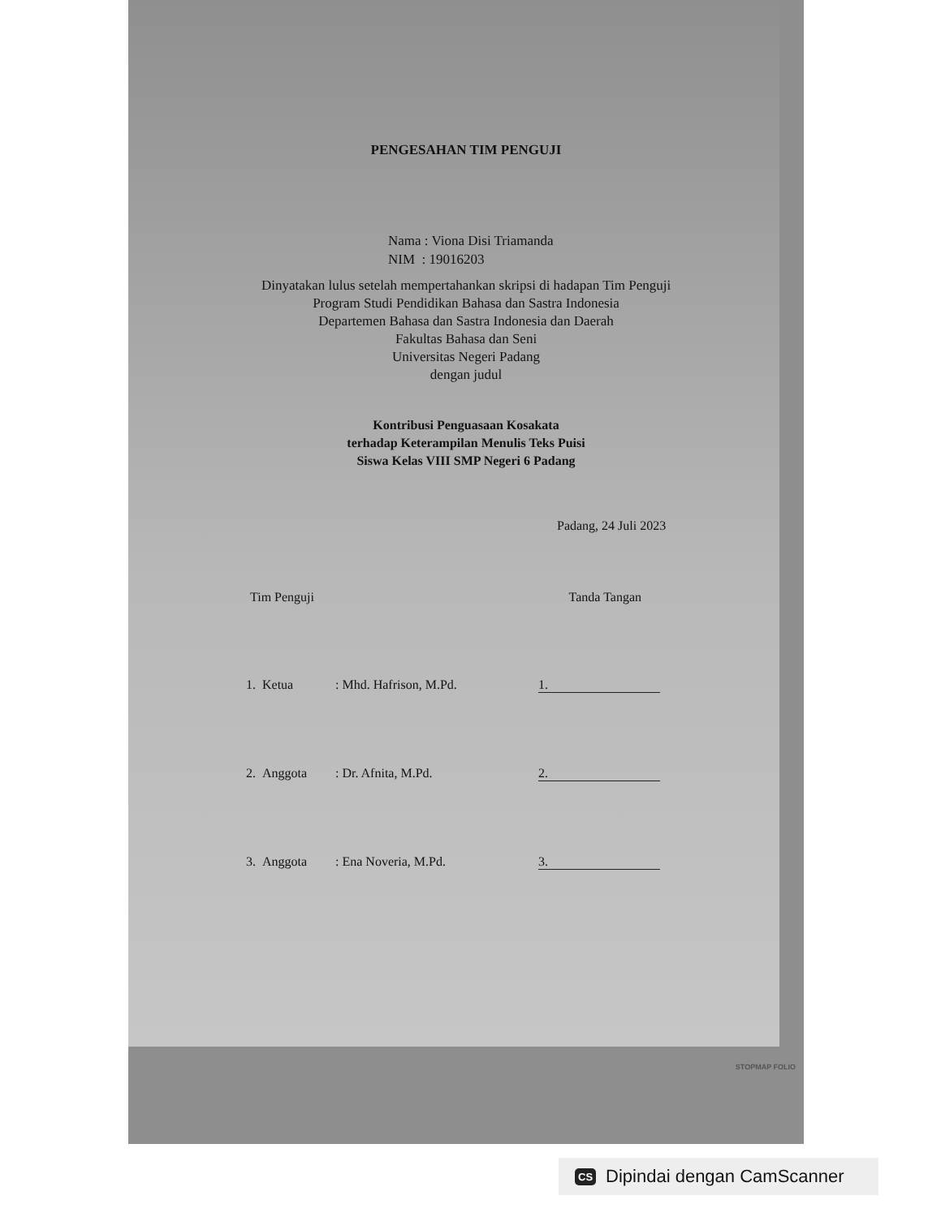PENGESAHAN TIM PENGUJI
Nama : Viona Disi Triamanda
NIM : 19016203
Dinyatakan lulus setelah mempertahankan skripsi di hadapan Tim Penguji
Program Studi Pendidikan Bahasa dan Sastra Indonesia
Departemen Bahasa dan Sastra Indonesia dan Daerah
Fakultas Bahasa dan Seni
Universitas Negeri Padang
dengan judul
Kontribusi Penguasaan Kosakata
terhadap Keterampilan Menulis Teks Puisi
Siswa Kelas VIII SMP Negeri 6 Padang
Padang, 24 Juli 2023
Tim Penguji Tanda Tangan
1. Ketua : Mhd. Hafrison, M.Pd. 1.
2. Anggota : Dr. Afnita, M.Pd. 2.
3. Anggota : Ena Noveria, M.Pd. 3.
STOPMAP FOLIO
CS Dipindai dengan CamScanner